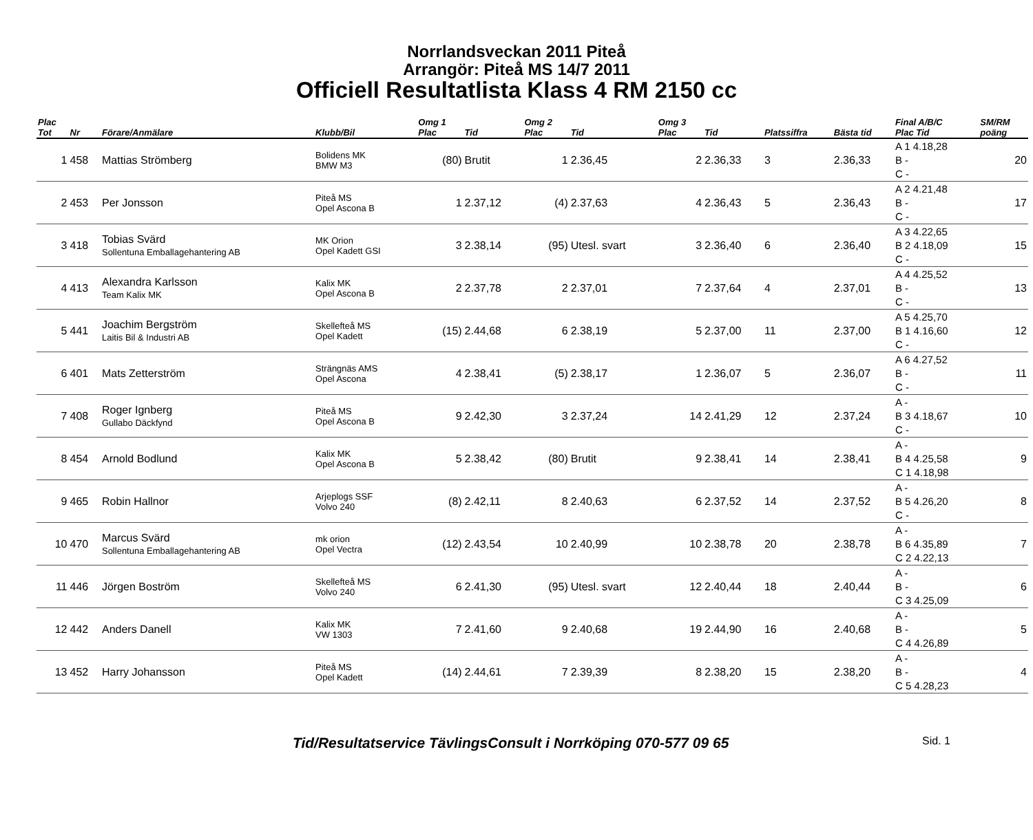Norrlandsveckan 2011 Piteå
Arrangör: Piteå MS 14/7 2011
Officiell Resultatlista Klass 4 RM 2150 cc
| Plac Tot | Nr | Förare/Anmälare | Klubb/Bil | Omg 1 Plac | Tid | Omg 2 Plac | Tid | Omg 3 Plac | Tid | Platssiffra | Bästa tid | Final A/B/C Plac Tid | SM/RM poäng |
| --- | --- | --- | --- | --- | --- | --- | --- | --- | --- | --- | --- | --- | --- |
| 1 | 458 | Mattias Strömberg | Bolidens MK BMW M3 | (80) | Brutit | 1 | 2.36,45 | 2 | 2.36,33 | 3 | 2.36,33 | A 1 4.18,28 B - C - | 20 |
| 2 | 453 | Per Jonsson | Piteå MS Opel Ascona B | 1 | 2.37,12 | (4) | 2.37,63 | 4 | 2.36,43 | 5 | 2.36,43 | A 2 4.21,48 B - C - | 17 |
| 3 | 418 | Tobias Svärd Sollentuna Emballagehantering AB | MK Orion Opel Kadett GSI | 3 | 2.38,14 | (95) | Utesl. svart | 3 | 2.36,40 | 6 | 2.36,40 | A 3 4.22,65 B 2 4.18,09 C - | 15 |
| 4 | 413 | Alexandra Karlsson Team Kalix MK | Kalix MK Opel Ascona B | 2 | 2.37,78 | 2 | 2.37,01 | 7 | 2.37,64 | 4 | 2.37,01 | A 4 4.25,52 B - C - | 13 |
| 5 | 441 | Joachim Bergström Laitis Bil & Industri AB | Skellefteå MS Opel Kadett | (15) | 2.44,68 | 6 | 2.38,19 | 5 | 2.37,00 | 11 | 2.37,00 | A 5 4.25,70 B 1 4.16,60 C - | 12 |
| 6 | 401 | Mats Zetterström | Strängnäs AMS Opel Ascona | 4 | 2.38,41 | (5) | 2.38,17 | 1 | 2.36,07 | 5 | 2.36,07 | A 6 4.27,52 B - C - | 11 |
| 7 | 408 | Roger Ignberg Gullabo Däckfynd | Piteå MS Opel Ascona B | 9 | 2.42,30 | 3 | 2.37,24 | 14 | 2.41,29 | 12 | 2.37,24 | A - B 3 4.18,67 C - | 10 |
| 8 | 454 | Arnold Bodlund | Kalix MK Opel Ascona B | 5 | 2.38,42 | (80) | Brutit | 9 | 2.38,41 | 14 | 2.38,41 | A - B 4 4.25,58 C 1 4.18,98 | 9 |
| 9 | 465 | Robin Hallnor | Arjeplogs SSF Volvo 240 | (8) | 2.42,11 | 8 | 2.40,63 | 6 | 2.37,52 | 14 | 2.37,52 | A - B 5 4.26,20 C - | 8 |
| 10 | 470 | Marcus Svärd Sollentuna Emballagehantering AB | mk orion Opel Vectra | (12) | 2.43,54 | 10 | 2.40,99 | 10 | 2.38,78 | 20 | 2.38,78 | A - B 6 4.35,89 C 2 4.22,13 | 7 |
| 11 | 446 | Jörgen Boström | Skellefteå MS Volvo 240 | 6 | 2.41,30 | (95) | Utesl. svart | 12 | 2.40,44 | 18 | 2.40,44 | A - B - C 3 4.25,09 | 6 |
| 12 | 442 | Anders Danell | Kalix MK VW 1303 | 7 | 2.41,60 | 9 | 2.40,68 | 19 | 2.44,90 | 16 | 2.40,68 | A - B - C 4 4.26,89 | 5 |
| 13 | 452 | Harry Johansson | Piteå MS Opel Kadett | (14) | 2.44,61 | 7 | 2.39,39 | 8 | 2.38,20 | 15 | 2.38,20 | A - B - C 5 4.28,23 | 4 |
Tid/Resultatservice TävlingsConsult i Norrköping 070-577 09 65 Sid. 1